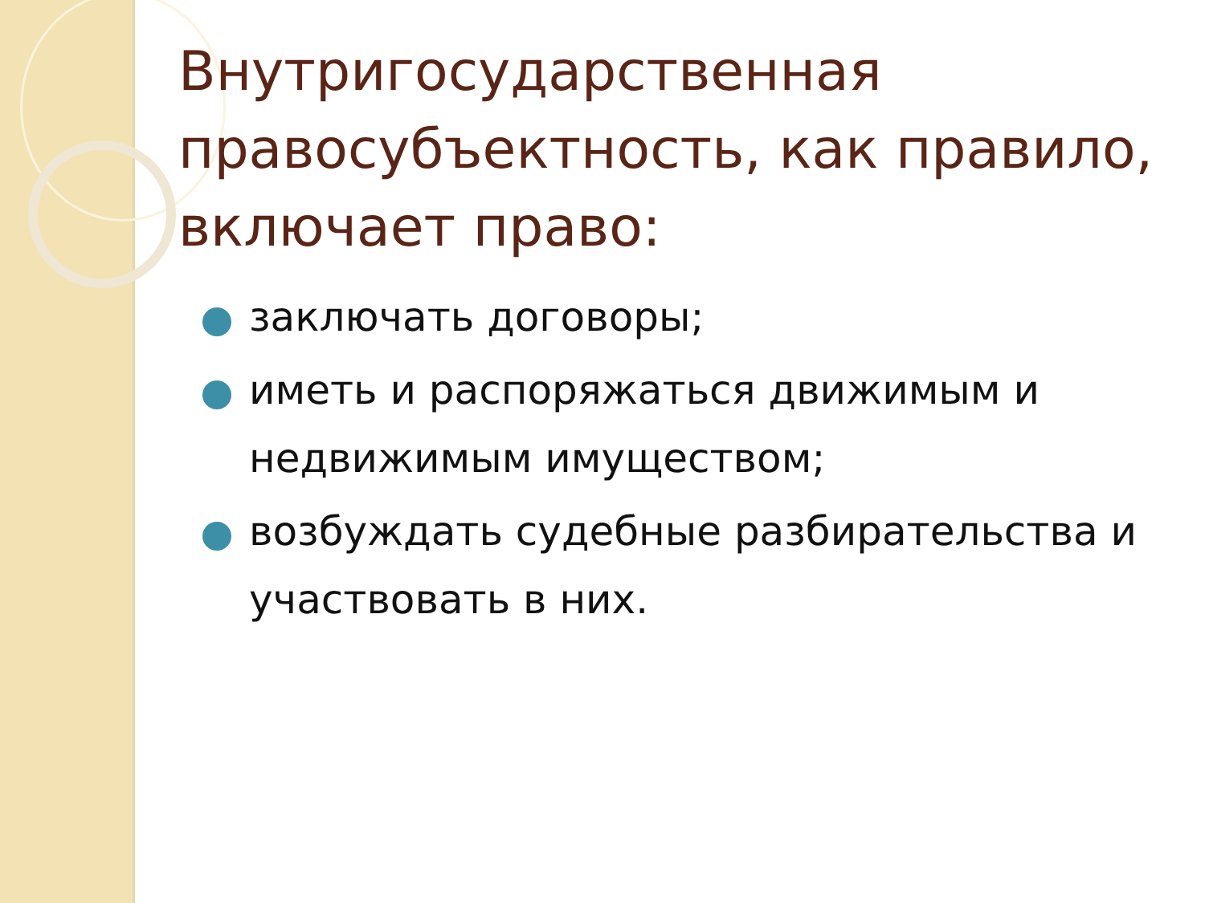Внутригосударственная правосубъектность, как правило, включает право:
заключать договоры;
иметь и распоряжаться движимым и недвижимым имуществом;
возбуждать судебные разбирательства и участвовать в них.